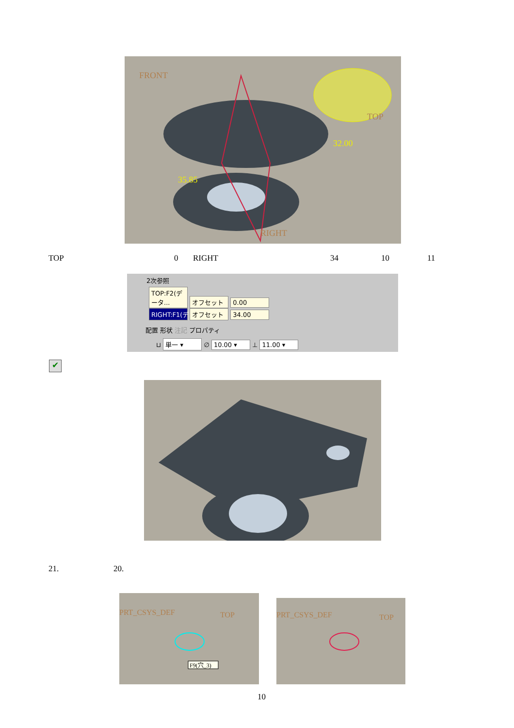FRONT
TOP
RIGHT
35.85
32.00
TOP 0 RIGHT 34 10 11
2次参照
TOP:F2(データ... オフセット 0.00
RIGHT:F1(デ... オフセット 34.00
配置 形状 注記 プロパティ
⊔ 単一 ▾ ∅ 10.00 ▾ ⊥ 11.00 ▾
✔
21. 20.
PRT_CSYS_DEF
TOP
F9(穴_3)
PRT_CSYS_DEF
TOP
10